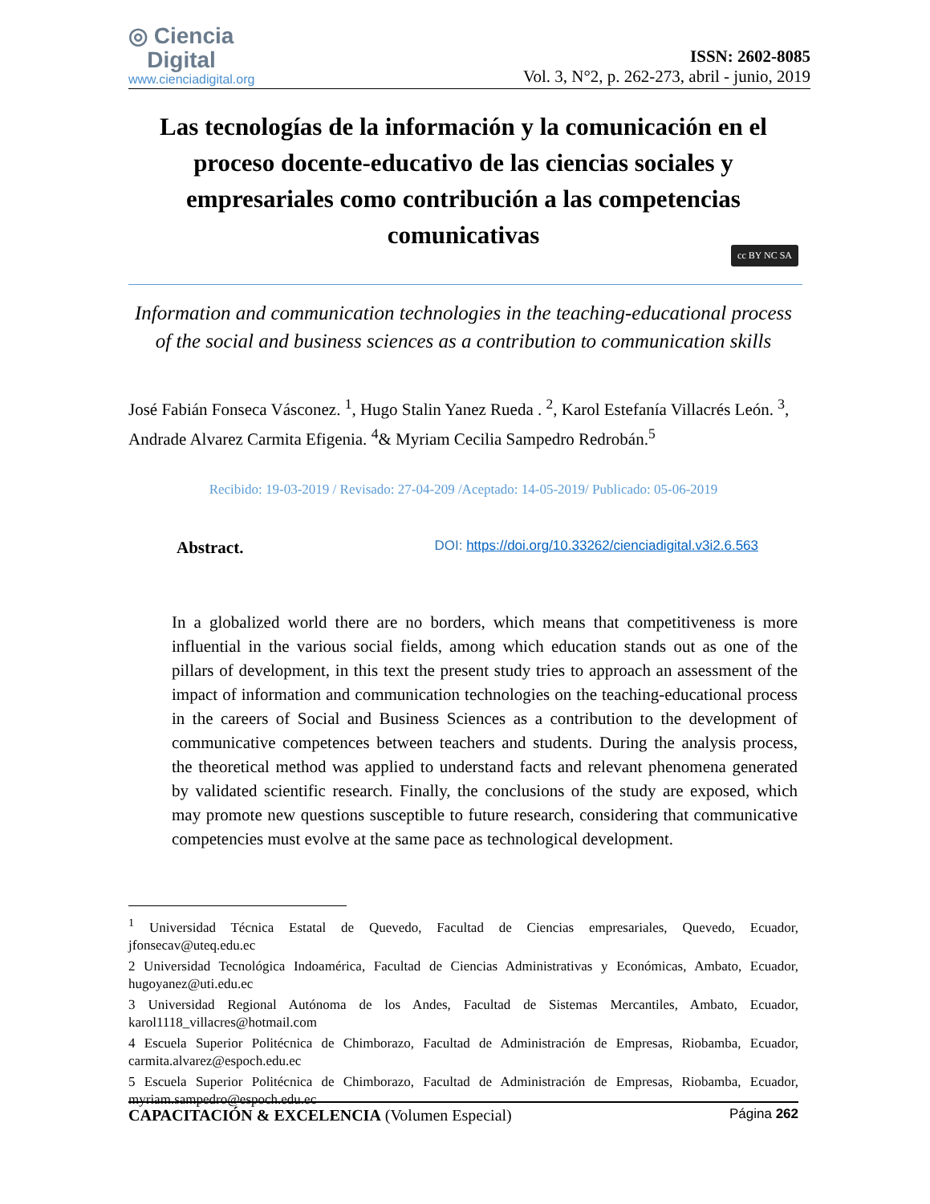◎ Ciencia
Digital
www.cienciadigital.org
ISSN: 2602-8085
Vol. 3, N°2, p. 262-273, abril - junio, 2019
Las tecnologías de la información y la comunicación en el proceso docente-educativo de las ciencias sociales y empresariales como contribución a las competencias comunicativas
cc BY NC SA
Information and communication technologies in the teaching-educational process of the social and business sciences as a contribution to communication skills
José Fabián Fonseca Vásconez. <sup>1</sup>, Hugo Stalin Yanez Rueda . <sup>2</sup>, Karol Estefanía Villacrés León. <sup>3</sup>, Andrade Alvarez Carmita Efigenia. <sup>4</sup>& Myriam Cecilia Sampedro Redrobán.<sup>5</sup>
Recibido: 19-03-2019 / Revisado: 27-04-209 /Aceptado: 14-05-2019/ Publicado: 05-06-2019
Abstract. DOI: https://doi.org/10.33262/cienciadigital.v3i2.6.563
In a globalized world there are no borders, which means that competitiveness is more influential in the various social fields, among which education stands out as one of the pillars of development, in this text the present study tries to approach an assessment of the impact of information and communication technologies on the teaching-educational process in the careers of Social and Business Sciences as a contribution to the development of communicative competences between teachers and students. During the analysis process, the theoretical method was applied to understand facts and relevant phenomena generated by validated scientific research. Finally, the conclusions of the study are exposed, which may promote new questions susceptible to future research, considering that communicative competencies must evolve at the same pace as technological development.
<sup>1</sup> Universidad Técnica Estatal de Quevedo, Facultad de Ciencias empresariales, Quevedo, Ecuador, jfonsecav@uteq.edu.ec
2 Universidad Tecnológica Indoamérica, Facultad de Ciencias Administrativas y Económicas, Ambato, Ecuador, hugoyanez@uti.edu.ec
3 Universidad Regional Autónoma de los Andes, Facultad de Sistemas Mercantiles, Ambato, Ecuador, karol1118_villacres@hotmail.com
4 Escuela Superior Politécnica de Chimborazo, Facultad de Administración de Empresas, Riobamba, Ecuador, carmita.alvarez@espoch.edu.ec
5 Escuela Superior Politécnica de Chimborazo, Facultad de Administración de Empresas, Riobamba, Ecuador, myriam.sampedro@espoch.edu.ec
CAPACITACIÓN & EXCELENCIA (Volumen Especial) Página 262